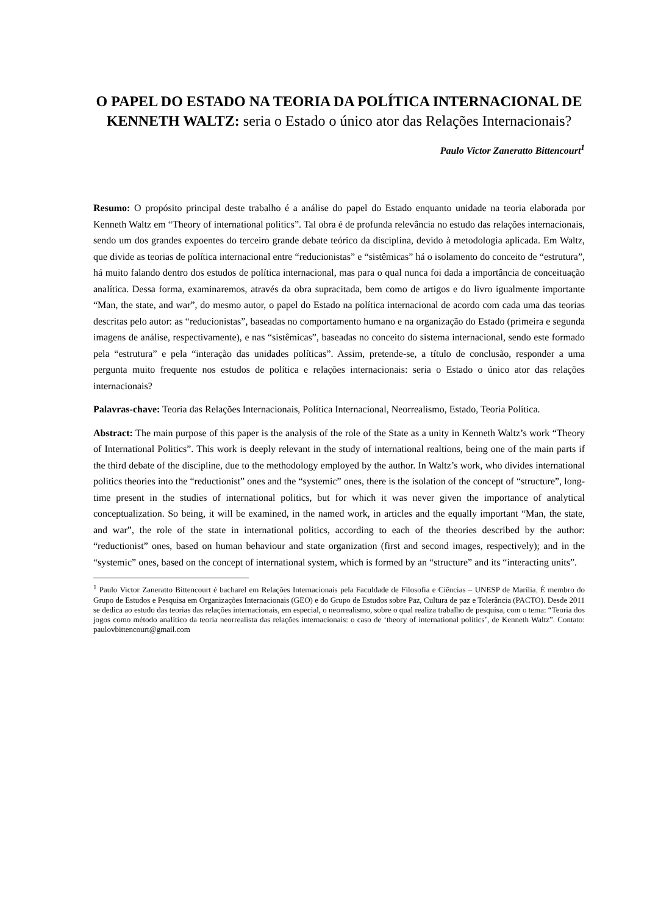O PAPEL DO ESTADO NA TEORIA DA POLÍTICA INTERNACIONAL DE KENNETH WALTZ: seria o Estado o único ator das Relações Internacionais?
Paulo Victor Zaneratto Bittencourt<sup>1</sup>
Resumo: O propósito principal deste trabalho é a análise do papel do Estado enquanto unidade na teoria elaborada por Kenneth Waltz em “Theory of international politics”. Tal obra é de profunda relevância no estudo das relações internacionais, sendo um dos grandes expoentes do terceiro grande debate teórico da disciplina, devido à metodologia aplicada. Em Waltz, que divide as teorias de política internacional entre “reducionistas” e “sistêmicas” há o isolamento do conceito de “estrutura”, há muito falando dentro dos estudos de política internacional, mas para o qual nunca foi dada a importância de conceituação analítica. Dessa forma, examinaremos, através da obra supracitada, bem como de artigos e do livro igualmente importante “Man, the state, and war”, do mesmo autor, o papel do Estado na política internacional de acordo com cada uma das teorias descritas pelo autor: as “reducionistas”, baseadas no comportamento humano e na organização do Estado (primeira e segunda imagens de análise, respectivamente), e nas “sistêmicas”, baseadas no conceito do sistema internacional, sendo este formado pela “estrutura” e pela “interação das unidades políticas”. Assim, pretende-se, a título de conclusão, responder a uma pergunta muito frequente nos estudos de política e relações internacionais: seria o Estado o único ator das relações internacionais?
Palavras-chave: Teoria das Relações Internacionais, Política Internacional, Neorrealismo, Estado, Teoria Política.
Abstract: The main purpose of this paper is the analysis of the role of the State as a unity in Kenneth Waltz’s work “Theory of International Politics”. This work is deeply relevant in the study of international realtions, being one of the main parts if the third debate of the discipline, due to the methodology employed by the author. In Waltz’s work, who divides international politics theories into the “reductionist” ones and the “systemic” ones, there is the isolation of the concept of “structure”, long-time present in the studies of international politics, but for which it was never given the importance of analytical conceptualization. So being, it will be examined, in the named work, in articles and the equally important “Man, the state, and war”, the role of the state in international politics, according to each of the theories described by the author: “reductionist” ones, based on human behaviour and state organization (first and second images, respectively); and in the “systemic” ones, based on the concept of international system, which is formed by an “structure” and its “interacting units”.
<sup>1</sup> Paulo Victor Zaneratto Bittencourt é bacharel em Relações Internacionais pela Faculdade de Filosofia e Ciências – UNESP de Marília. É membro do Grupo de Estudos e Pesquisa em Organizações Internacionais (GEO) e do Grupo de Estudos sobre Paz, Cultura de paz e Tolerância (PACTO). Desde 2011 se dedica ao estudo das teorias das relações internacionais, em especial, o neorrealismo, sobre o qual realiza trabalho de pesquisa, com o tema: “Teoria dos jogos como método analítico da teoria neorrealista das relações internacionais: o caso de ‘theory of international politics’, de Kenneth Waltz”. Contato: paulovbittencourt@gmail.com